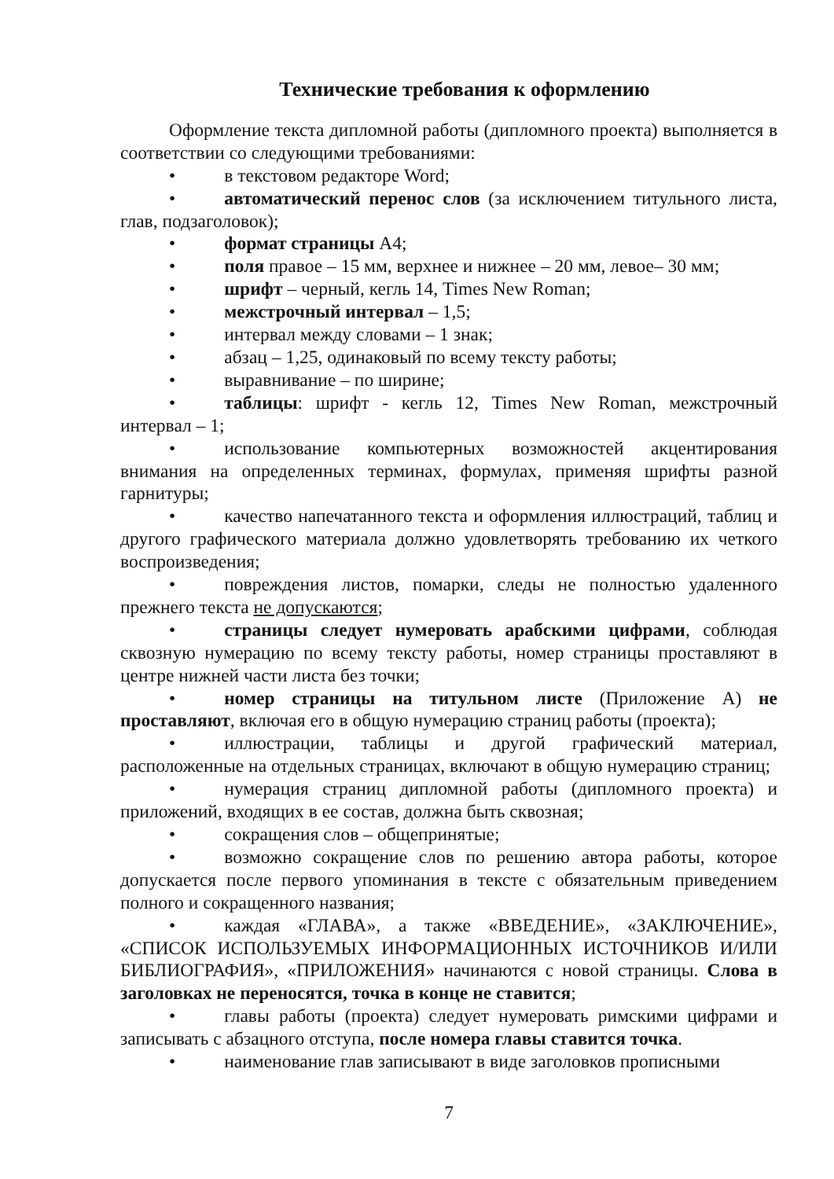Технические требования к оформлению
Оформление текста дипломной работы (дипломного проекта) выполняется в соответствии со следующими требованиями:
• в текстовом редакторе Word;
• автоматический перенос слов (за исключением титульного листа, глав, подзаголовок);
• формат страницы А4;
• поля правое – 15 мм, верхнее и нижнее – 20 мм, левое– 30 мм;
• шрифт – черный, кегль 14, Times New Roman;
• межстрочный интервал – 1,5;
• интервал между словами – 1 знак;
• абзац – 1,25, одинаковый по всему тексту работы;
• выравнивание – по ширине;
• таблицы: шрифт - кегль 12, Times New Roman, межстрочный интервал – 1;
• использование компьютерных возможностей акцентирования внимания на определенных терминах, формулах, применяя шрифты разной гарнитуры;
• качество напечатанного текста и оформления иллюстраций, таблиц и другого графического материала должно удовлетворять требованию их четкого воспроизведения;
• повреждения листов, помарки, следы не полностью удаленного прежнего текста не допускаются;
• страницы следует нумеровать арабскими цифрами, соблюдая сквозную нумерацию по всему тексту работы, номер страницы проставляют в центре нижней части листа без точки;
• номер страницы на титульном листе (Приложение А) не проставляют, включая его в общую нумерацию страниц работы (проекта);
• иллюстрации, таблицы и другой графический материал, расположенные на отдельных страницах, включают в общую нумерацию страниц;
• нумерация страниц дипломной работы (дипломного проекта) и приложений, входящих в ее состав, должна быть сквозная;
• сокращения слов – общепринятые;
• возможно сокращение слов по решению автора работы, которое допускается после первого упоминания в тексте с обязательным приведением полного и сокращенного названия;
• каждая «ГЛАВА», а также «ВВЕДЕНИЕ», «ЗАКЛЮЧЕНИЕ», «СПИСОК ИСПОЛЬЗУЕМЫХ ИНФОРМАЦИОННЫХ ИСТОЧНИКОВ И/ИЛИ БИБЛИОГРАФИЯ», «ПРИЛОЖЕНИЯ» начинаются с новой страницы. Слова в заголовках не переносятся, точка в конце не ставится;
• главы работы (проекта) следует нумеровать римскими цифрами и записывать с абзацного отступа, после номера главы ставится точка.
• наименование глав записывают в виде заголовков прописными
7